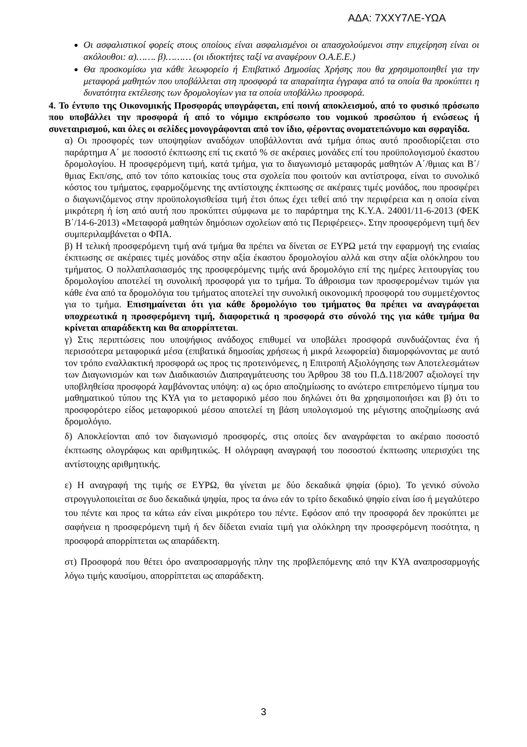ΑΔΑ: 7ΧΧΥ7ΛΕ-ΥΩΑ
Οι ασφαλιστικοί φορείς στους οποίους είναι ασφαλισμένοι οι απασχολούμενοι στην επιχείρηση είναι οι ακόλουθοι: α)……. β)……… (οι ιδιοκτήτες ταξί να αναφέρουν Ο.Α.Ε.Ε.)
Θα προσκομίσω για κάθε λεωφορείο ή Επιβατικό Δημοσίας Χρήσης που θα χρησιμοποιηθεί για την μεταφορά μαθητών που υποβάλλεται στη προσφορά τα απαραίτητα έγγραφα από τα οποία θα προκύπτει η δυνατότητα εκτέλεσης των δρομολογίων για τα οποία υποβάλλω προσφορά.
4. Το έντυπο της Οικονομικής Προσφοράς υπογράφεται, επί ποινή αποκλεισμού, από το φυσικό πρόσωπο που υποβάλλει την προσφορά ή από το νόμιμο εκπρόσωπο του νομικού προσώπου ή ενώσεως ή συνεταιρισμού, και όλες οι σελίδες μονογράφονται από τον ίδιο, φέροντας ονοματεπώνυμο και σφραγίδα.
α) Οι προσφορές των υποψηφίων αναδόχων υποβάλλονται ανά τμήμα όπως αυτό προσδιορίζεται στο παράρτημα Α΄ με ποσοστό έκπτωσης επί τις εκατό % σε ακέραιες μονάδες επί του προϋπολογισμού έκαστου δρομολογίου. Η προσφερόμενη τιμή, κατά τμήμα, για το διαγωνισμό μεταφοράς μαθητών Α΄/θμιας και Β΄/θμιας Εκπ/σης, από τον τόπο κατοικίας τους στα σχολεία που φοιτούν και αντίστροφα, είναι το συνολικό κόστος του τμήματος, εφαρμοζόμενης της αντίστοιχης έκπτωσης σε ακέραιες τιμές μονάδος, που προσφέρει ο διαγωνιζόμενος στην προϋπολογισθείσα τιμή έτσι όπως έχει τεθεί από την περιφέρεια και η οποία είναι μικρότερη ή ίση από αυτή που προκύπτει σύμφωνα με το παράρτημα της Κ.Υ.Α. 24001/11-6-2013 (ΦΕΚ Β΄/14-6-2013) «Μεταφορά μαθητών δημόσιων σχολείων από τις Περιφέρειες». Στην προσφερόμενη τιμή δεν συμπεριλαμβάνεται ο ΦΠΑ.
β) Η τελική προσφερόμενη τιμή ανά τμήμα θα πρέπει να δίνεται σε ΕΥΡΩ μετά την εφαρμογή της ενιαίας έκπτωσης σε ακέραιες τιμές μονάδος στην αξία έκαστου δρομολογίου αλλά και στην αξία ολόκληρου του τμήματος. Ο πολλαπλασιασμός της προσφερόμενης τιμής ανά δρομολόγιο επί της ημέρες λειτουργίας του δρομολογίου αποτελεί τη συνολική προσφορά για το τμήμα. Το άθροισμα των προσφερομένων τιμών για κάθε ένα από τα δρομολόγια του τμήματος αποτελεί την συνολική οικονομική προσφορά του συμμετέχοντος για το τμήμα. Επισημαίνεται ότι για κάθε δρομολόγιο του τμήματος θα πρέπει να αναγράφεται υποχρεωτικά η προσφερόμενη τιμή, διαφορετικά η προσφορά στο σύνολό της για κάθε τμήμα θα κρίνεται απαράδεκτη και θα απορρίπτεται.
γ) Στις περιπτώσεις που υποψήφιος ανάδοχος επιθυμεί να υποβάλει προσφορά συνδυάζοντας ένα ή περισσότερα μεταφορικά μέσα (επιβατικά δημοσίας χρήσεως ή μικρά λεωφορεία) διαμορφώνοντας με αυτό τον τρόπο εναλλακτική προσφορά ως προς τις προτεινόμενες, η Επιτροπή Αξιολόγησης των Αποτελεσμάτων των Διαγωνισμών και των Διαδικασιών Διαπραγμάτευσης του Άρθρου 38 του Π.Δ.118/2007 αξιολογεί την υποβληθείσα προσφορά λαμβάνοντας υπόψη: α) ως όριο αποζημίωσης το ανώτερο επιτρεπόμενο τίμημα του μαθηματικού τύπου της ΚΥΑ για το μεταφορικό μέσο που δηλώνει ότι θα χρησιμοποιήσει και β) ότι το προσφορότερο είδος μεταφορικού μέσου αποτελεί τη βάση υπολογισμού της μέγιστης αποζημίωσης ανά δρομολόγιο.
δ) Αποκλείονται από τον διαγωνισμό προσφορές, στις οποίες δεν αναγράφεται το ακέραιο ποσοστό έκπτωσης ολογράφως και αριθμητικώς. Η ολόγραφη αναγραφή του ποσοστού έκπτωσης υπερισχύει της αντίστοιχης αριθμητικής.
ε) Η αναγραφή της τιμής σε ΕΥΡΩ, θα γίνεται με δύο δεκαδικά ψηφία (όριο). Το γενικό σύνολο στρογγυλοποιείται σε δυο δεκαδικά ψηφία, προς τα άνω εάν το τρίτο δεκαδικό ψηφίο είναι ίσο ή μεγαλύτερο του πέντε και προς τα κάτω εάν είναι μικρότερο του πέντε. Εφόσον από την προσφορά δεν προκύπτει με σαφήνεια η προσφερόμενη τιμή ή δεν δίδεται ενιαία τιμή για ολόκληρη την προσφερόμενη ποσότητα, η προσφορά απορρίπτεται ως απαράδεκτη.
στ) Προσφορά που θέτει όρο αναπροσαρμογής πλην της προβλεπόμενης από την ΚΥΑ αναπροσαρμογής λόγω τιμής καυσίμου, απορρίπτεται ως απαράδεκτη.
3